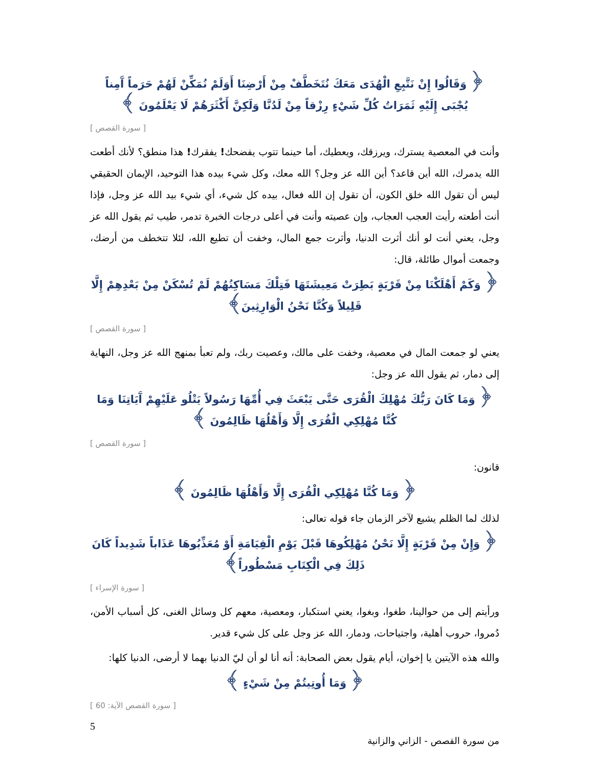﴿ وَقَالُوا إِنْ نَتَّبِعِ الْهُدَى مَعَكَ نُتَخَطَّفْ مِنْ أَرْضِنَا أَوَلَمْ نُمَكِّنْ لَهُمْ حَرَماً آَمِناً يُجْبَى إِلَيْهِ ثَمَرَاتُ كُلِّ شَيْءٍ رِزْقاً مِنْ لَدُنَّا وَلَكِنَّ أَكْثَرَهُمْ لَا يَعْلَمُونَ ﴾
[ سورة القصص ]
وأنت في المعصية يسترك، ويرزقك، ويعطيك، أما حينما تتوب يفضحك! يفقرك! هذا منطق؟ لأنك أطعت الله يدمرك، الله أين قاعد؟ أين الله عز وجل؟ الله معك، وكل شيء بيده هذا التوحيد، الإيمان الحقيقي ليس أن تقول الله خلق الكون، أن تقول إن الله فعال، بيده كل شيء، أي شيء بيد الله عز وجل، فإذا أنت أطعته رأيت العجب العجاب، وإن عصيته وأنت في أعلى درجات الخبرة تدمر، طيب ثم يقول الله عز وجل، يعني أنت لو أنك أثرت الدنيا، وأثرت جمع المال، وخفت أن تطيع الله، لئلا تتخطف من أرضك، وجمعت أموال طائلة، قال:
﴿ وَكَمْ أَهْلَكْنَا مِنْ قَرْيَةٍ بَطِرَتْ مَعِيشَتَهَا فَتِلْكَ مَسَاكِنُهُمْ لَمْ تُسْكَنْ مِنْ بَعْدِهِمْ إِلَّا قَلِيلاً وَكُنَّا نَحْنُ الْوَارِثِينَ﴾
[ سورة القصص ]
يعني لو جمعت المال في معصية، وخفت على مالك، وعصيت ربك، ولم تعبأ بمنهج الله عز وجل، النهاية إلى دمار، ثم يقول الله عز وجل:
﴿ وَمَا كَانَ رَبُّكَ مُهْلِكَ الْقُرَى حَتَّى يَبْعَثَ فِي أُمِّهَا رَسُولاً يَتْلُو عَلَيْهِمْ آَيَاتِنَا وَمَا كُنَّا مُهْلِكِي الْقُرَى إِلَّا وَأَهْلُهَا ظَالِمُونَ ﴾
[ سورة القصص ]
قانون:
﴿ وَمَا كُنَّا مُهْلِكِي الْقُرَى إِلَّا وَأَهْلُهَا ظَالِمُونَ ﴾
لذلك لما الظلم يشيع لآخر الزمان جاء قوله تعالى:
﴿ وَإِنْ مِنْ قَرْيَةٍ إِلَّا نَحْنُ مُهْلِكُوهَا قَبْلَ يَوْمِ الْقِيَامَةِ أَوْ مُعَذِّبُوهَا عَذَاباً شَدِيداً كَانَ ذَلِكَ فِي الْكِتَابِ مَسْطُوراً﴾
[ سورة الإسراء ]
ورأيتم إلى من حوالينا، طغوا، وبغوا، يعني استكبار، ومعصية، معهم كل وسائل الغنى، كل أسباب الأمن، دُمروا، حروب أهلية، واجتياحات، ودمار، الله عز وجل على كل شيء قدير.
والله هذه الآيتين يا إخوان، أيام يقول بعض الصحابة: أنه أنا لو أن ليّ الدنيا بهما لا أرضى، الدنيا كلها:
﴿ وَمَا أُوتِيتُمْ مِنْ شَيْءٍ ﴾
[ سورة القصص الآية: 60 ]
5
من سورة القصص - الزاني والزانية